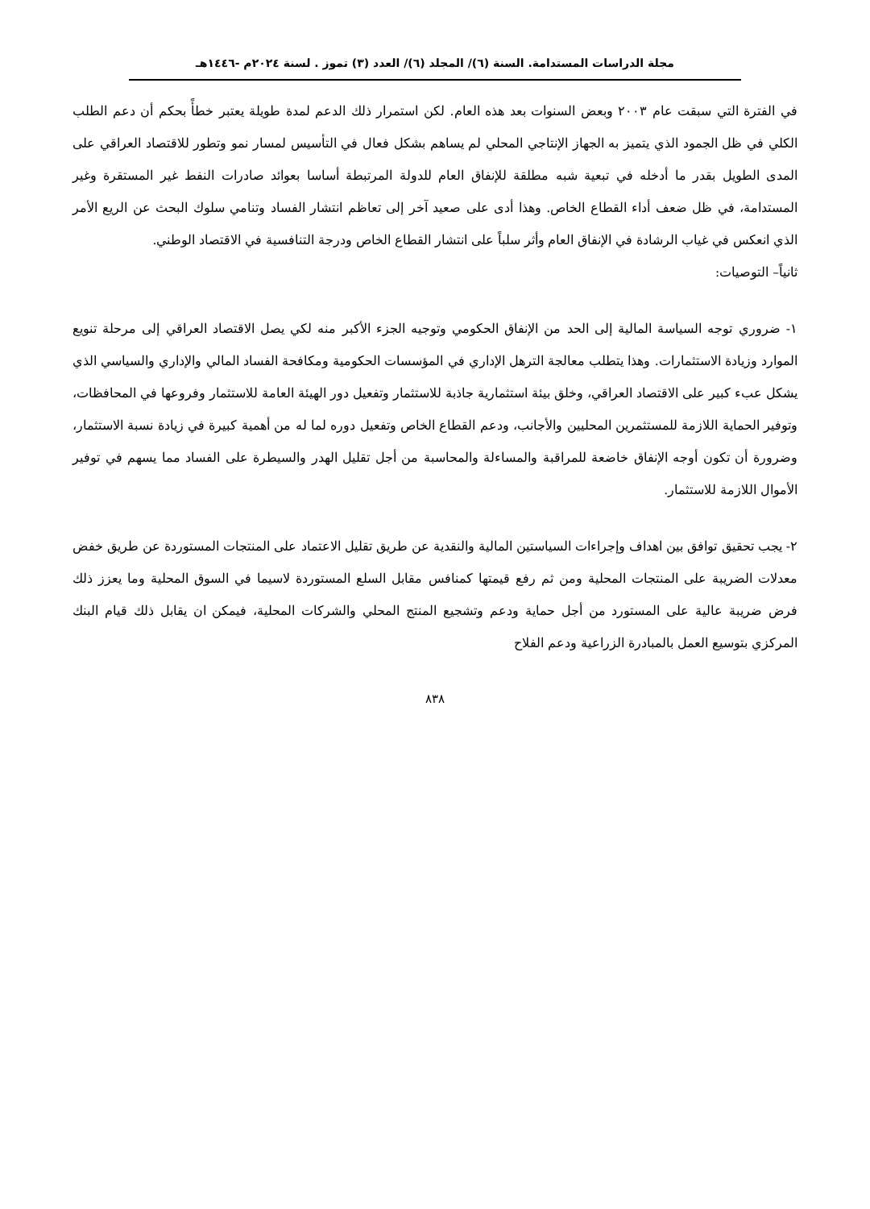مجلة الدراسات المستدامة. السنة (٦)/ المجلد (٦)/ العدد (٣) تموز . لسنة ٢٠٢٤م -١٤٤٦هـ
في الفترة التي سبقت عام ٢٠٠٣ وبعض السنوات بعد هذه العام. لكن استمرار ذلك الدعم لمدة طويلة يعتبر خطأً بحكم أن دعم الطلب الكلي في ظل الجمود الذي يتميز به الجهاز الإنتاجي المحلي لم يساهم بشكل فعال في التأسيس لمسار نمو وتطور للاقتصاد العراقي على المدى الطويل بقدر ما أدخله في تبعية شبه مطلقة للإنفاق العام للدولة المرتبطة أساسا بعوائد صادرات النفط غير المستقرة وغير المستدامة، في ظل ضعف أداء القطاع الخاص. وهذا أدى على صعيد آخر إلى تعاظم انتشار الفساد وتنامي سلوك البحث عن الريع الأمر الذي انعكس في غياب الرشادة في الإنفاق العام وأثر سلباً على انتشار القطاع الخاص ودرجة التنافسية في الاقتصاد الوطني.
ثانياً– التوصيات:
١- ضروري توجه السياسة المالية إلى الحد من الإنفاق الحكومي وتوجيه الجزء الأكبر منه لكي يصل الاقتصاد العراقي إلى مرحلة تنويع الموارد وزيادة الاستثمارات. وهذا يتطلب معالجة الترهل الإداري في المؤسسات الحكومية ومكافحة الفساد المالي والإداري والسياسي الذي يشكل عبء كبير على الاقتصاد العراقي، وخلق بيئة استثمارية جاذبة للاستثمار وتفعيل دور الهيئة العامة للاستثمار وفروعها في المحافظات، وتوفير الحماية اللازمة للمستثمرين المحليين والأجانب، ودعم القطاع الخاص وتفعيل دوره لما له من أهمية كبيرة في زيادة نسبة الاستثمار، وضرورة أن تكون أوجه الإنفاق خاضعة للمراقبة والمساءلة والمحاسبة من أجل تقليل الهدر والسيطرة على الفساد مما يسهم في توفير الأموال اللازمة للاستثمار.
٢- يجب تحقيق توافق بين اهداف وإجراءات السياستين المالية والنقدية عن طريق تقليل الاعتماد على المنتجات المستوردة عن طريق خفض معدلات الضريبة على المنتجات المحلية ومن ثم رفع قيمتها كمنافس مقابل السلع المستوردة لاسيما في السوق المحلية وما يعزز ذلك فرض ضريبة عالية على المستورد من أجل حماية ودعم وتشجيع المنتج المحلي والشركات المحلية، فيمكن ان يقابل ذلك قيام البنك المركزي بتوسيع العمل بالمبادرة الزراعية ودعم الفلاح
٨٣٨